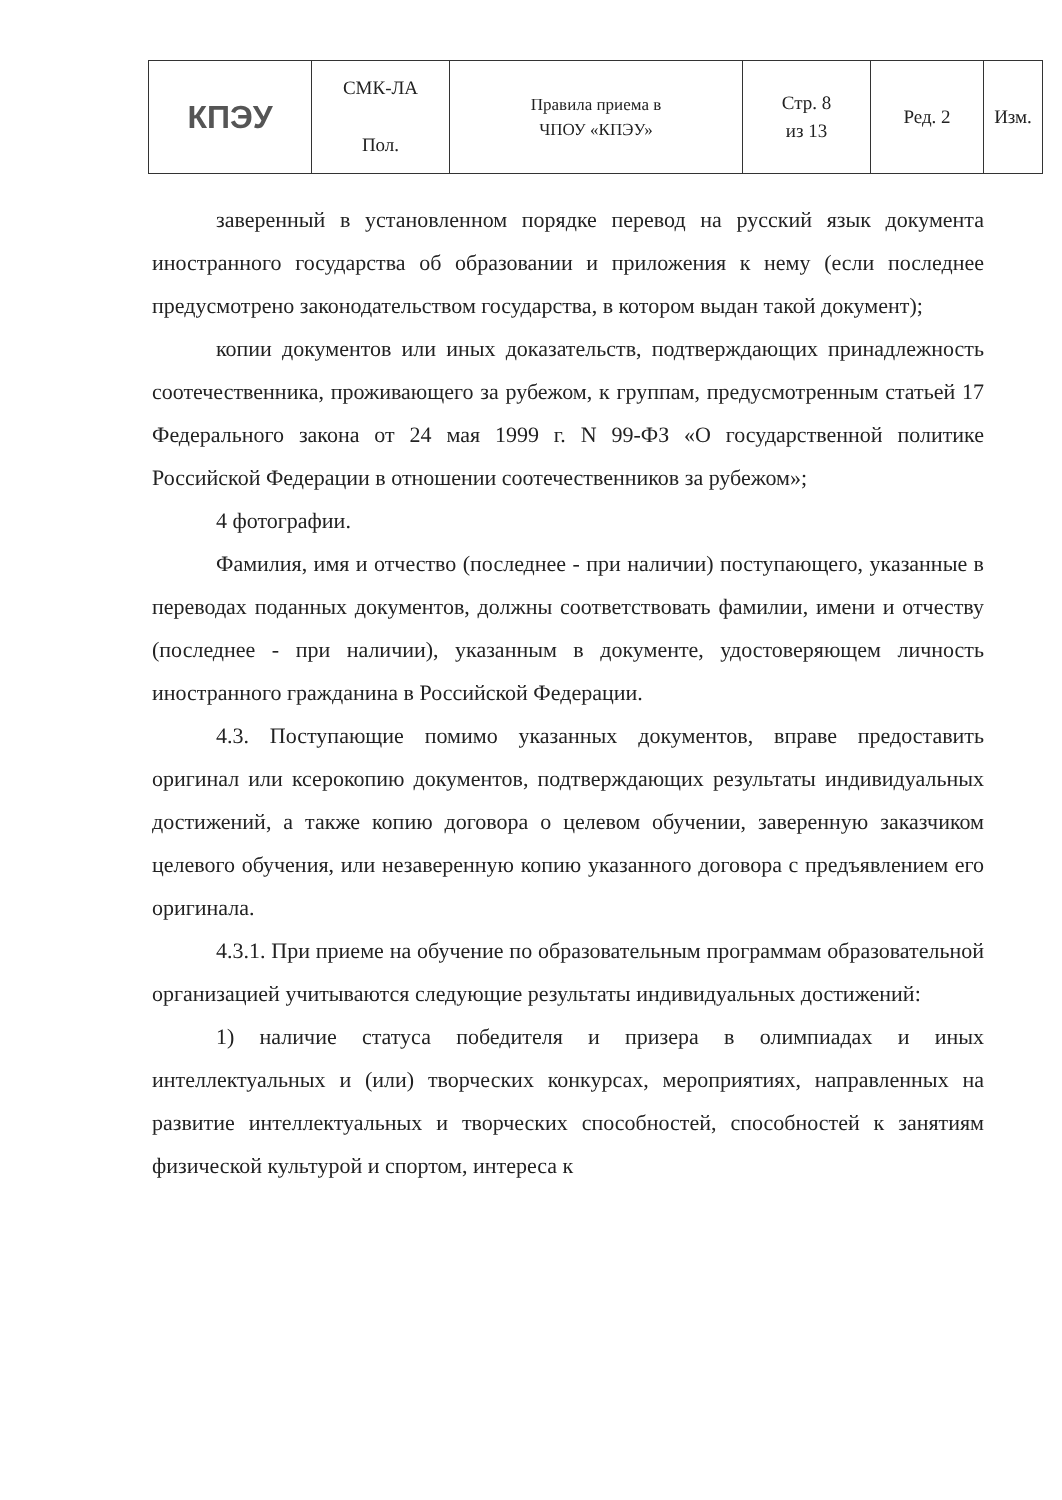| КПЭУ | СМК-ЛА Пол. | Правила приема в ЧПОУ «КПЭУ» | Стр. 8 из 13 | Ред. 2 | Изм. |
заверенный в установленном порядке перевод на русский язык документа иностранного государства об образовании и приложения к нему (если последнее предусмотрено законодательством государства, в котором выдан такой документ);
копии документов или иных доказательств, подтверждающих принадлежность соотечественника, проживающего за рубежом, к группам, предусмотренным статьей 17 Федерального закона от 24 мая 1999 г. N 99-ФЗ «О государственной политике Российской Федерации в отношении соотечественников за рубежом»;
4 фотографии.
Фамилия, имя и отчество (последнее - при наличии) поступающего, указанные в переводах поданных документов, должны соответствовать фамилии, имени и отчеству (последнее - при наличии), указанным в документе, удостоверяющем личность иностранного гражданина в Российской Федерации.
4.3. Поступающие помимо указанных документов, вправе предоставить оригинал или ксерокопию документов, подтверждающих результаты индивидуальных достижений, а также копию договора о целевом обучении, заверенную заказчиком целевого обучения, или незаверенную копию указанного договора с предъявлением его оригинала.
4.3.1. При приеме на обучение по образовательным программам образовательной организацией учитываются следующие результаты индивидуальных достижений:
1) наличие статуса победителя и призера в олимпиадах и иных интеллектуальных и (или) творческих конкурсах, мероприятиях, направленных на развитие интеллектуальных и творческих способностей, способностей к занятиям физической культурой и спортом, интереса к